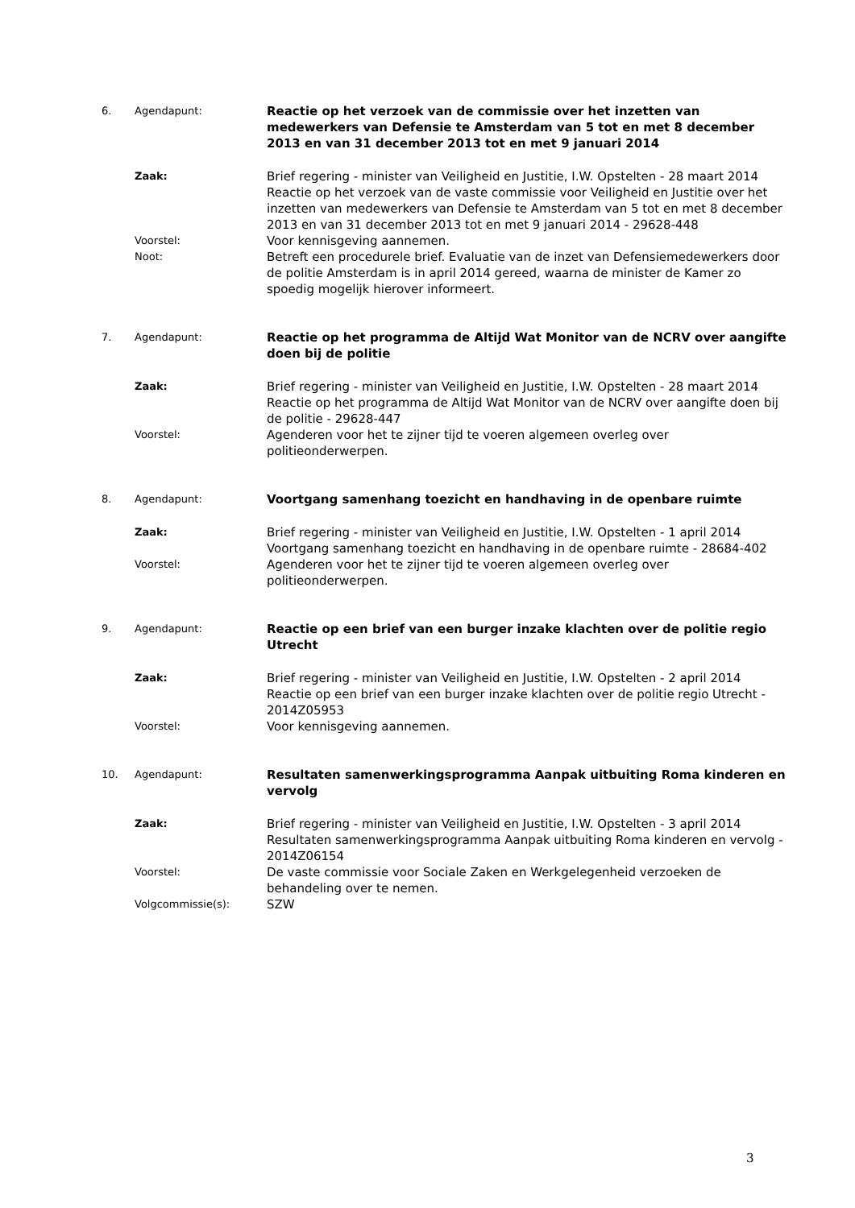6. Agendapunt:
Reactie op het verzoek van de commissie over het inzetten van medewerkers van Defensie te Amsterdam van 5 tot en met 8 december 2013 en van 31 december 2013 tot en met 9 januari 2014
Zaak:
Brief regering - minister van Veiligheid en Justitie, I.W. Opstelten - 28 maart 2014
Reactie op het verzoek van de vaste commissie voor Veiligheid en Justitie over het inzetten van medewerkers van Defensie te Amsterdam van 5 tot en met 8 december 2013 en van 31 december 2013 tot en met 9 januari 2014 - 29628-448
Voorstel:
Voor kennisgeving aannemen.
Noot:
Betreft een procedurele brief. Evaluatie van de inzet van Defensiemedewerkers door de politie Amsterdam is in april 2014 gereed, waarna de minister de Kamer zo spoedig mogelijk hierover informeert.
7. Agendapunt:
Reactie op het programma de Altijd Wat Monitor van de NCRV over aangifte doen bij de politie
Zaak:
Brief regering - minister van Veiligheid en Justitie, I.W. Opstelten - 28 maart 2014
Reactie op het programma de Altijd Wat Monitor van de NCRV over aangifte doen bij de politie - 29628-447
Voorstel:
Agenderen voor het te zijner tijd te voeren algemeen overleg over politieonderwerpen.
8. Agendapunt:
Voortgang samenhang toezicht en handhaving in de openbare ruimte
Zaak:
Brief regering - minister van Veiligheid en Justitie, I.W. Opstelten - 1 april 2014
Voortgang samenhang toezicht en handhaving in de openbare ruimte - 28684-402
Voorstel:
Agenderen voor het te zijner tijd te voeren algemeen overleg over politieonderwerpen.
9. Agendapunt:
Reactie op een brief van een burger inzake klachten over de politie regio Utrecht
Zaak:
Brief regering - minister van Veiligheid en Justitie, I.W. Opstelten - 2 april 2014
Reactie op een brief van een burger inzake klachten over de politie regio Utrecht - 2014Z05953
Voorstel:
Voor kennisgeving aannemen.
10. Agendapunt:
Resultaten samenwerkingsprogramma Aanpak uitbuiting Roma kinderen en vervolg
Zaak:
Brief regering - minister van Veiligheid en Justitie, I.W. Opstelten - 3 april 2014
Resultaten samenwerkingsprogramma Aanpak uitbuiting Roma kinderen en vervolg - 2014Z06154
Voorstel:
De vaste commissie voor Sociale Zaken en Werkgelegenheid verzoeken de behandeling over te nemen.
Volgcommissie(s):
SZW
3